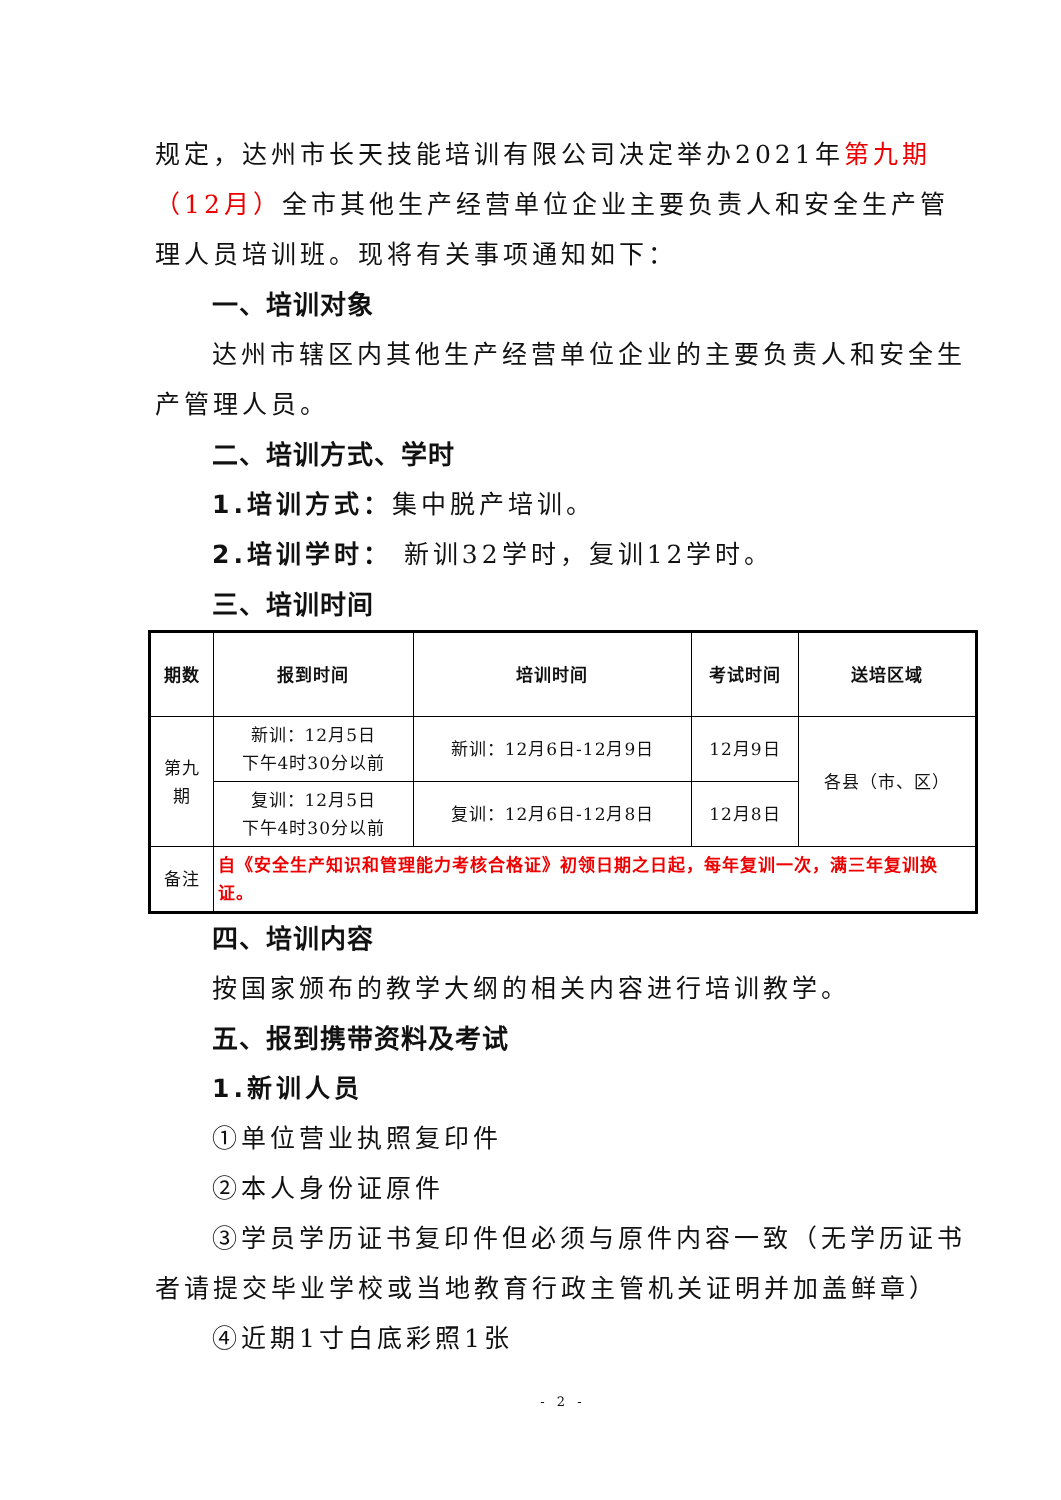规定，达州市长天技能培训有限公司决定举办2021年第九期（12月）全市其他生产经营单位企业主要负责人和安全生产管理人员培训班。现将有关事项通知如下：
一、培训对象
达州市辖区内其他生产经营单位企业的主要负责人和安全生产管理人员。
二、培训方式、学时
1.培训方式：集中脱产培训。
2.培训学时： 新训32学时，复训12学时。
三、培训时间
| 期数 | 报到时间 | 培训时间 | 考试时间 | 送培区域 |
| --- | --- | --- | --- | --- |
| 第九期 | 新训：12月5日 下午4时30分以前 | 新训：12月6日-12月9日 | 12月9日 | 各县（市、区） |
| | 复训：12月5日 下午4时30分以前 | 复训：12月6日-12月8日 | 12月8日 | |
| 备注 | 自《安全生产知识和管理能力考核合格证》初领日期之日起，每年复训一次，满三年复训换证。 | | | |
四、培训内容
按国家颁布的教学大纲的相关内容进行培训教学。
五、报到携带资料及考试
1.新训人员
①单位营业执照复印件
②本人身份证原件
③学员学历证书复印件但必须与原件内容一致（无学历证书者请提交毕业学校或当地教育行政主管机关证明并加盖鲜章）
④近期1寸白底彩照1张
- 2 -